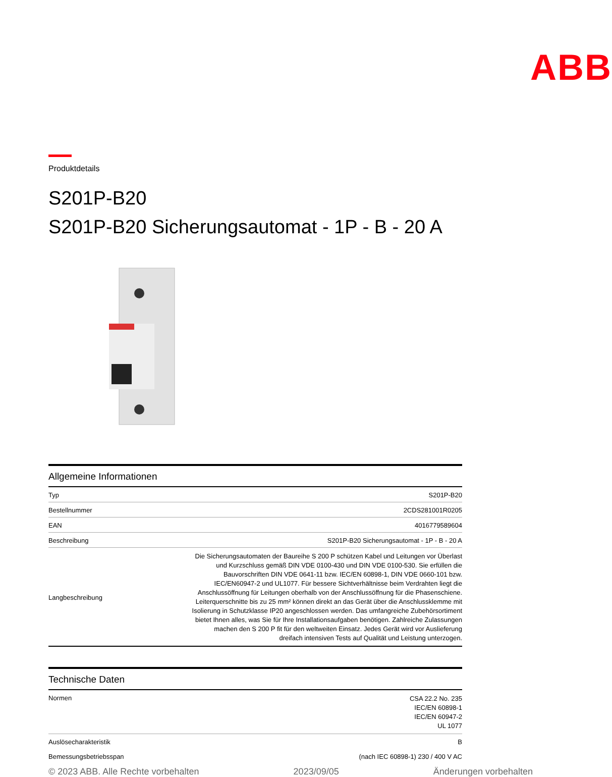ABB
Produktdetails
S201P-B20
S201P-B20 Sicherungsautomat - 1P - B - 20 A
Allgemeine Informationen
| Typ | S201P-B20 |
| Bestellnummer | 2CDS281001R0205 |
| EAN | 4016779589604 |
| Beschreibung | S201P-B20 Sicherungsautomat - 1P - B - 20 A |
| Langbeschreibung | Die Sicherungsautomaten der Baureihe S 200 P schützen Kabel und Leitungen vor Überlast und Kurzschluss gemäß DIN VDE 0100-430 und DIN VDE 0100-530. Sie erfüllen die Bauvorschriften DIN VDE 0641-11 bzw. IEC/EN 60898-1, DIN VDE 0660-101 bzw. IEC/EN60947-2 und UL1077. Für bessere Sichtverhältnisse beim Verdrahten liegt die Anschlussöffnung für Leitungen oberhalb von der Anschlussöffnung für die Phasenschiene. Leiterquerschnitte bis zu 25 mm² können direkt an das Gerät über die Anschlussklemme mit Isolierung in Schutzklasse IP20 angeschlossen werden. Das umfangreiche Zubehörsortiment bietet Ihnen alles, was Sie für Ihre Installationsaufgaben benötigen. Zahlreiche Zulassungen machen den S 200 P fit für den weltweiten Einsatz. Jedes Gerät wird vor Auslieferung dreifach intensiven Tests auf Qualität und Leistung unterzogen. |
Technische Daten
| Normen | CSA 22.2 No. 235 IEC/EN 60898-1 IEC/EN 60947-2 UL 1077 |
| Auslösecharakteristik | B |
| Bemessungsbetriebsspan | (nach IEC 60898-1) 230 / 400 V AC |
© 2023 ABB. Alle Rechte vorbehalten 2023/09/05 Änderungen vorbehalten